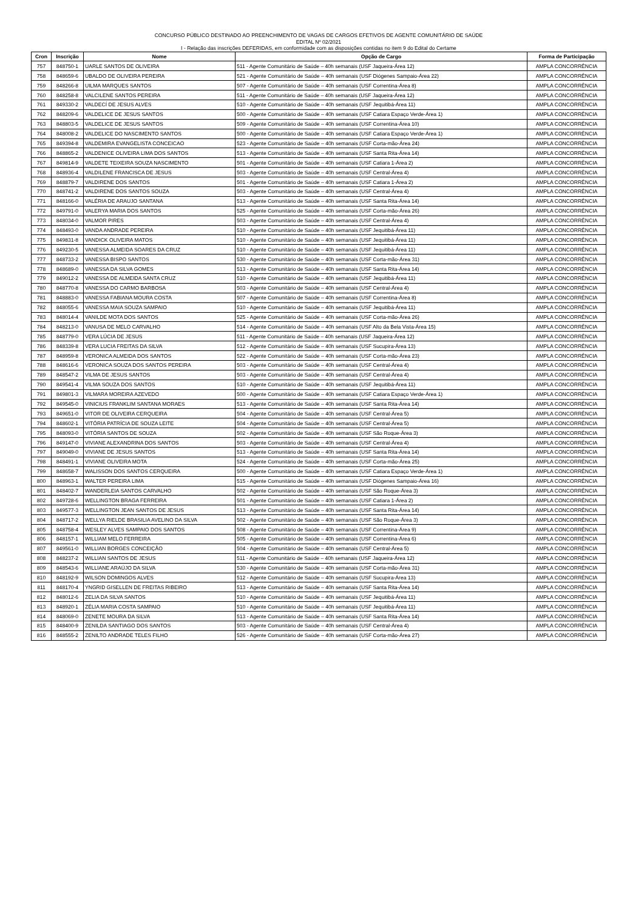CONCURSO PÚBLICO DESTINADO AO PREENCHIMENTO DE VAGAS DE CARGOS EFETIVOS DE AGENTE COMUNITÁRIO DE SAÚDE
EDITAL Nº 02/2021
I - Relação das inscrições DEFERIDAS, em conformidade com as disposições contidas no item 9 do Edital do Certame
| Cron | Inscrição | Nome | Opção de Cargo | Forma de Participação |
| --- | --- | --- | --- | --- |
| 757 | 848750-1 | UARLE SANTOS DE OLIVEIRA | 511 - Agente Comunitário de Saúde – 40h semanais (USF Jaqueira-Área 12) | AMPLA CONCORRÊNCIA |
| 758 | 848659-6 | UBALDO DE OLIVEIRA PEREIRA | 521 - Agente Comunitário de Saúde – 40h semanais (USF Diógenes Sampaio-Área 22) | AMPLA CONCORRÊNCIA |
| 759 | 848266-8 | UILMA MARQUES SANTOS | 507 - Agente Comunitário de Saúde – 40h semanais (USF Correntina-Área 8) | AMPLA CONCORRÊNCIA |
| 760 | 848258-8 | VALCILENE SANTOS PEREIRA | 511 - Agente Comunitário de Saúde – 40h semanais (USF Jaqueira-Área 12) | AMPLA CONCORRÊNCIA |
| 761 | 849330-2 | VALDECÍ DE JESUS ALVES | 510 - Agente Comunitário de Saúde – 40h semanais (USF Jequitibá-Área 11) | AMPLA CONCORRÊNCIA |
| 762 | 848209-6 | VALDELICE DE JESUS SANTOS | 500 - Agente Comunitário de Saúde – 40h semanais (USF Catiara Espaço Verde-Área 1) | AMPLA CONCORRÊNCIA |
| 763 | 848803-5 | VALDELICE DE JESUS SANTOS | 509 - Agente Comunitário de Saúde – 40h semanais (USF Correntina-Área 10) | AMPLA CONCORRÊNCIA |
| 764 | 848008-2 | VALDELICE DO NASCIMENTO SANTOS | 500 - Agente Comunitário de Saúde – 40h semanais (USF Catiara Espaço Verde-Área 1) | AMPLA CONCORRÊNCIA |
| 765 | 849394-8 | VALDEMIRA EVANGELISTA CONCEICAO | 523 - Agente Comunitário de Saúde – 40h semanais (USF Corta-mão-Área 24) | AMPLA CONCORRÊNCIA |
| 766 | 848865-2 | VALDENICE OLIVEIRA LIMA DOS SANTOS | 513 - Agente Comunitário de Saúde – 40h semanais (USF Santa Rita-Área 14) | AMPLA CONCORRÊNCIA |
| 767 | 849814-9 | VALDETE TEIXEIRA SOUZA NASCIMENTO | 501 - Agente Comunitário de Saúde – 40h semanais (USF Catiara 1-Área 2) | AMPLA CONCORRÊNCIA |
| 768 | 848936-4 | VALDILENE FRANCISCA DE JESUS | 503 - Agente Comunitário de Saúde – 40h semanais (USF Central-Área 4) | AMPLA CONCORRÊNCIA |
| 769 | 848879-7 | VALDIRENE DOS SANTOS | 501 - Agente Comunitário de Saúde – 40h semanais (USF Catiara 1-Área 2) | AMPLA CONCORRÊNCIA |
| 770 | 848741-2 | VALDIRENE DOS SANTOS SOUZA | 503 - Agente Comunitário de Saúde – 40h semanais (USF Central-Área 4) | AMPLA CONCORRÊNCIA |
| 771 | 848166-0 | VALÉRIA DE ARAUJO SANTANA | 513 - Agente Comunitário de Saúde – 40h semanais (USF Santa Rita-Área 14) | AMPLA CONCORRÊNCIA |
| 772 | 849791-0 | VALERYA MARIA DOS SANTOS | 525 - Agente Comunitário de Saúde – 40h semanais (USF Corta-mão-Área 26) | AMPLA CONCORRÊNCIA |
| 773 | 848034-0 | VALMOR PIRES | 503 - Agente Comunitário de Saúde – 40h semanais (USF Central-Área 4) | AMPLA CONCORRÊNCIA |
| 774 | 848493-0 | VANDA ANDRADE PEREIRA | 510 - Agente Comunitário de Saúde – 40h semanais (USF Jequitibá-Área 11) | AMPLA CONCORRÊNCIA |
| 775 | 849831-8 | VANDICK OLIVEIRA MATOS | 510 - Agente Comunitário de Saúde – 40h semanais (USF Jequitibá-Área 11) | AMPLA CONCORRÊNCIA |
| 776 | 849230-5 | VANESSA ALMEIDA SOARES DA CRUZ | 510 - Agente Comunitário de Saúde – 40h semanais (USF Jequitibá-Área 11) | AMPLA CONCORRÊNCIA |
| 777 | 848733-2 | VANESSA BISPO SANTOS | 530 - Agente Comunitário de Saúde – 40h semanais (USF Corta-mão-Área 31) | AMPLA CONCORRÊNCIA |
| 778 | 848689-0 | VANESSA DA SILVA GOMES | 513 - Agente Comunitário de Saúde – 40h semanais (USF Santa Rita-Área 14) | AMPLA CONCORRÊNCIA |
| 779 | 849012-2 | VANESSA DE ALMEIDA SANTA CRUZ | 510 - Agente Comunitário de Saúde – 40h semanais (USF Jequitibá-Área 11) | AMPLA CONCORRÊNCIA |
| 780 | 848770-8 | VANESSA DO CARMO BARBOSA | 503 - Agente Comunitário de Saúde – 40h semanais (USF Central-Área 4) | AMPLA CONCORRÊNCIA |
| 781 | 848883-0 | VANESSA FABIANA MOURA COSTA | 507 - Agente Comunitário de Saúde – 40h semanais (USF Correntina-Área 8) | AMPLA CONCORRÊNCIA |
| 782 | 848055-6 | VANESSA MAIA SOUZA SAMPAIO | 510 - Agente Comunitário de Saúde – 40h semanais (USF Jequitibá-Área 11) | AMPLA CONCORRÊNCIA |
| 783 | 848014-4 | VANILDE MOTA DOS SANTOS | 525 - Agente Comunitário de Saúde – 40h semanais (USF Corta-mão-Área 26) | AMPLA CONCORRÊNCIA |
| 784 | 848213-0 | VANUSA DE MELO CARVALHO | 514 - Agente Comunitário de Saúde – 40h semanais (USF Alto da Bela Vista-Área 15) | AMPLA CONCORRÊNCIA |
| 785 | 848779-0 | VERA LÚCIA DE JESUS | 511 - Agente Comunitário de Saúde – 40h semanais (USF Jaqueira-Área 12) | AMPLA CONCORRÊNCIA |
| 786 | 848339-8 | VERA LUCIA FREITAS DA SILVA | 512 - Agente Comunitário de Saúde – 40h semanais (USF Sucupira-Área 13) | AMPLA CONCORRÊNCIA |
| 787 | 848959-8 | VERONICA ALMEIDA DOS SANTOS | 522 - Agente Comunitário de Saúde – 40h semanais (USF Corta-mão-Área 23) | AMPLA CONCORRÊNCIA |
| 788 | 848616-6 | VERONICA SOUZA DOS SANTOS PEREIRA | 503 - Agente Comunitário de Saúde – 40h semanais (USF Central-Área 4) | AMPLA CONCORRÊNCIA |
| 789 | 848547-2 | VILMA DE JESUS SANTOS | 503 - Agente Comunitário de Saúde – 40h semanais (USF Central-Área 4) | AMPLA CONCORRÊNCIA |
| 790 | 849541-4 | VILMA SOUZA DOS SANTOS | 510 - Agente Comunitário de Saúde – 40h semanais (USF Jequitibá-Área 11) | AMPLA CONCORRÊNCIA |
| 791 | 849801-3 | VILMARA MOREIRA AZEVEDO | 500 - Agente Comunitário de Saúde – 40h semanais (USF Catiara Espaço Verde-Área 1) | AMPLA CONCORRÊNCIA |
| 792 | 849545-0 | VINICIUS FRANKLIM SANTANA MORAES | 513 - Agente Comunitário de Saúde – 40h semanais (USF Santa Rita-Área 14) | AMPLA CONCORRÊNCIA |
| 793 | 849651-0 | VITOR DE OLIVEIRA CERQUEIRA | 504 - Agente Comunitário de Saúde – 40h semanais (USF Central-Área 5) | AMPLA CONCORRÊNCIA |
| 794 | 848602-1 | VITÓRIA PATRÍCIA DE SOUZA LEITE | 504 - Agente Comunitário de Saúde – 40h semanais (USF Central-Área 5) | AMPLA CONCORRÊNCIA |
| 795 | 848093-0 | VITÓRIA SANTOS DE SOUZA | 502 - Agente Comunitário de Saúde – 40h semanais (USF São Roque-Área 3) | AMPLA CONCORRÊNCIA |
| 796 | 849147-0 | VIVIANE ALEXANDRINA DOS SANTOS | 503 - Agente Comunitário de Saúde – 40h semanais (USF Central-Área 4) | AMPLA CONCORRÊNCIA |
| 797 | 849049-0 | VIVIANE DE JESUS SANTOS | 513 - Agente Comunitário de Saúde – 40h semanais (USF Santa Rita-Área 14) | AMPLA CONCORRÊNCIA |
| 798 | 848491-1 | VIVIANE OLIVEIRA MOTA | 524 - Agente Comunitário de Saúde – 40h semanais (USF Corta-mão-Área 25) | AMPLA CONCORRÊNCIA |
| 799 | 848658-7 | WALISSON DOS SANTOS CERQUEIRA | 500 - Agente Comunitário de Saúde – 40h semanais (USF Catiara Espaço Verde-Área 1) | AMPLA CONCORRÊNCIA |
| 800 | 848963-1 | WALTER PEREIRA LIMA | 515 - Agente Comunitário de Saúde – 40h semanais (USF Diógenes Sampaio-Área 16) | AMPLA CONCORRÊNCIA |
| 801 | 848402-7 | WANDERLEIA SANTOS CARVALHO | 502 - Agente Comunitário de Saúde – 40h semanais (USF São Roque-Área 3) | AMPLA CONCORRÊNCIA |
| 802 | 849728-6 | WELLINGTON BRAGA FERREIRA | 501 - Agente Comunitário de Saúde – 40h semanais (USF Catiara 1-Área 2) | AMPLA CONCORRÊNCIA |
| 803 | 849577-3 | WELLINGTON JEAN SANTOS DE JESUS | 513 - Agente Comunitário de Saúde – 40h semanais (USF Santa Rita-Área 14) | AMPLA CONCORRÊNCIA |
| 804 | 848717-2 | WELLYA RIELDE BRASILIA AVELINO DA SILVA | 502 - Agente Comunitário de Saúde – 40h semanais (USF São Roque-Área 3) | AMPLA CONCORRÊNCIA |
| 805 | 848758-4 | WESLEY ALVES SAMPAIO DOS SANTOS | 508 - Agente Comunitário de Saúde – 40h semanais (USF Correntina-Área 9) | AMPLA CONCORRÊNCIA |
| 806 | 848157-1 | WILLIAM MELO FERREIRA | 505 - Agente Comunitário de Saúde – 40h semanais (USF Correntina-Área 6) | AMPLA CONCORRÊNCIA |
| 807 | 849561-0 | WILLIAN BORGES CONCEIÇÃO | 504 - Agente Comunitário de Saúde – 40h semanais (USF Central-Área 5) | AMPLA CONCORRÊNCIA |
| 808 | 848237-2 | WILLIAN SANTOS DE JESUS | 511 - Agente Comunitário de Saúde – 40h semanais (USF Jaqueira-Área 12) | AMPLA CONCORRÊNCIA |
| 809 | 848543-6 | WILLIANE ARAÚJO DA SILVA | 530 - Agente Comunitário de Saúde – 40h semanais (USF Corta-mão-Área 31) | AMPLA CONCORRÊNCIA |
| 810 | 848192-9 | WILSON DOMINGOS ALVES | 512 - Agente Comunitário de Saúde – 40h semanais (USF Sucupira-Área 13) | AMPLA CONCORRÊNCIA |
| 811 | 848170-4 | YNGRID GISELLEN DE FREITAS RIBEIRO | 513 - Agente Comunitário de Saúde – 40h semanais (USF Santa Rita-Área 14) | AMPLA CONCORRÊNCIA |
| 812 | 848012-6 | ZELIA DA SILVA SANTOS | 510 - Agente Comunitário de Saúde – 40h semanais (USF Jequitibá-Área 11) | AMPLA CONCORRÊNCIA |
| 813 | 848920-1 | ZÉLIA MARIA COSTA SAMPAIO | 510 - Agente Comunitário de Saúde – 40h semanais (USF Jequitibá-Área 11) | AMPLA CONCORRÊNCIA |
| 814 | 848069-0 | ZENETE MOURA DA SILVA | 513 - Agente Comunitário de Saúde – 40h semanais (USF Santa Rita-Área 14) | AMPLA CONCORRÊNCIA |
| 815 | 848400-9 | ZENILDA SANTIAGO DOS SANTOS | 503 - Agente Comunitário de Saúde – 40h semanais (USF Central-Área 4) | AMPLA CONCORRÊNCIA |
| 816 | 848555-2 | ZENILTO ANDRADE TELES FILHO | 526 - Agente Comunitário de Saúde – 40h semanais (USF Corta-mão-Área 27) | AMPLA CONCORRÊNCIA |